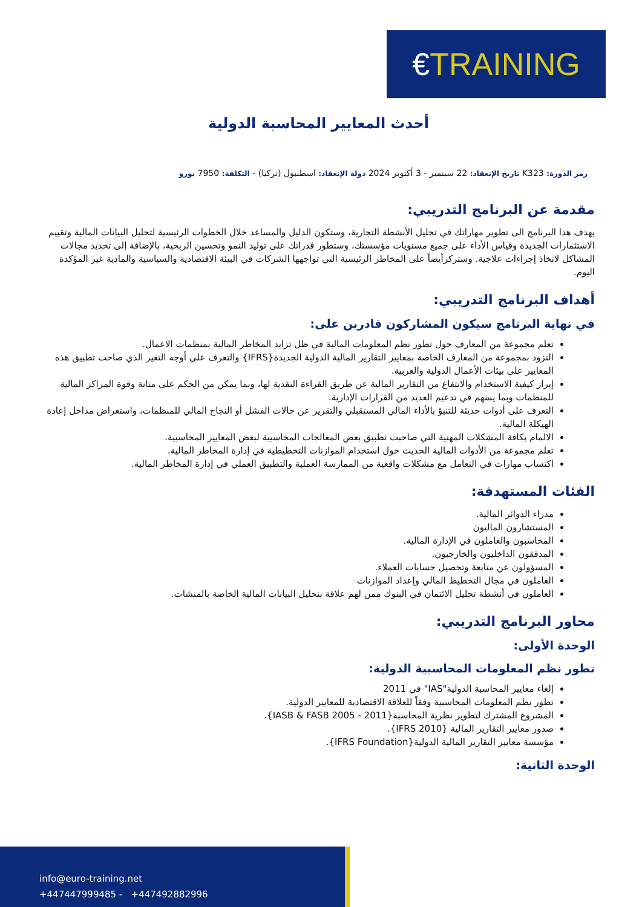€TRAINING
أحدث المعايير المحاسبة الدولية
رمز الدورة: K323 تاريخ الإنعقاد: 22 سبتمبر - 3 أكتوبر 2024 دولة الإنعقاد: اسطنبول (تركيا) - التكلفة: 7950 يورو
مقدمة عن البرنامج التدريبي:
يهدف هذا البرنامج الى تطوير مهاراتك في تحليل الأنشطة التجارية، وستكون الدليل والمساعد خلال الخطوات الرئيسية لتحليل البيانات المالية وتقييم الاستثمارات الجديدة وقياس الأداء على جميع مستويات مؤسستك، وستطور قدراتك على توليد النمو وتحسين الربحية، بالإضافة إلى تحديد مجالات المشاكل لاتخاذ إجراءات علاجية. وستركزأيضاً على المخاطر الرئيسية التي تواجهها الشركات في البيئة الاقتصادية والسياسية والمادية غير المؤكدة اليوم.
أهداف البرنامج التدريبي:
في نهاية البرنامج سيكون المشاركون قادرين على:
تعلم مجموعة من المعارف حول تطور نظم المعلومات المالية في ظل تزايد المخاطر المالية بمنظمات الاعمال.
التزود بمجموعة من المعارف الخاصة بمعايير التقارير المالية الدولية الجديدة{IFRS} والتعرف على أوجه التغير الذي صاحب تطبيق هذه المعايير على بيئات الأعمال الدولية والعربية.
إبراز كيفية الاستخدام والانتفاع من التقارير المالية عن طريق القراءة النقدية لها، وبما يمكن من الحكم على متانة وقوة المراكز المالية للمنظمات وبما يسهم في تدعيم العديد من القرارات الإدارية.
التعرف على أدوات حديثة للتنبؤ بالأداء المالي المستقبلي والتقرير عن حالات الفشل أو النجاح المالي للمنظمات، واستعراض مداخل إعادة الهيكلة المالية.
الالمام بكافة المشكلات المهنية التي صاحبت تطبيق بعض المعالجات المحاسبية لبعض المعايير المحاسبية.
تعلم مجموعة من الأدوات المالية الحديث حول استخدام الموازنات التخطيطية في إدارة المخاطر المالية.
اكتساب مهارات في التعامل مع مشكلات واقعية من الممارسة العملية والتطبيق العملي في إدارة المخاطر المالية.
الفئات المستهدفة:
مدراء الدوائر المالية.
المستشارون الماليون
المحاسبون والعاملون في الإدارة المالية.
المدققون الداخليون والخارجيون.
المسؤولون عن متابعة وتحصيل حسابات العملاء.
العاملون في مجال التخطيط المالي وإعداد الموازنات
العاملون في أنشطة تحليل الائتمان في البنوك ممن لهم علاقة بتحليل البيانات المالية الخاصة بالمنشات.
محاور البرنامج التدريبي:
الوحدة الأولى:
تطور نظم المعلومات المحاسبية الدولية:
إلغاء معايير المحاسبة الدولية"IAS" في 2011
تطور نظم المعلومات المحاسبية وفقاً للعلاقة الاقتصادية للمعايير الدولية.
المشروع المشترك لتطوير نظرية المحاسبة{IASB & FASB 2005 - 2011}.
صدور معايير التقارير المالية {IFRS 2010}.
مؤسسة معايير التقارير المالية الدولية{IFRS Foundation}.
الوحدة الثانية:
info@euro-training.net
+447447999485 - +447492882996